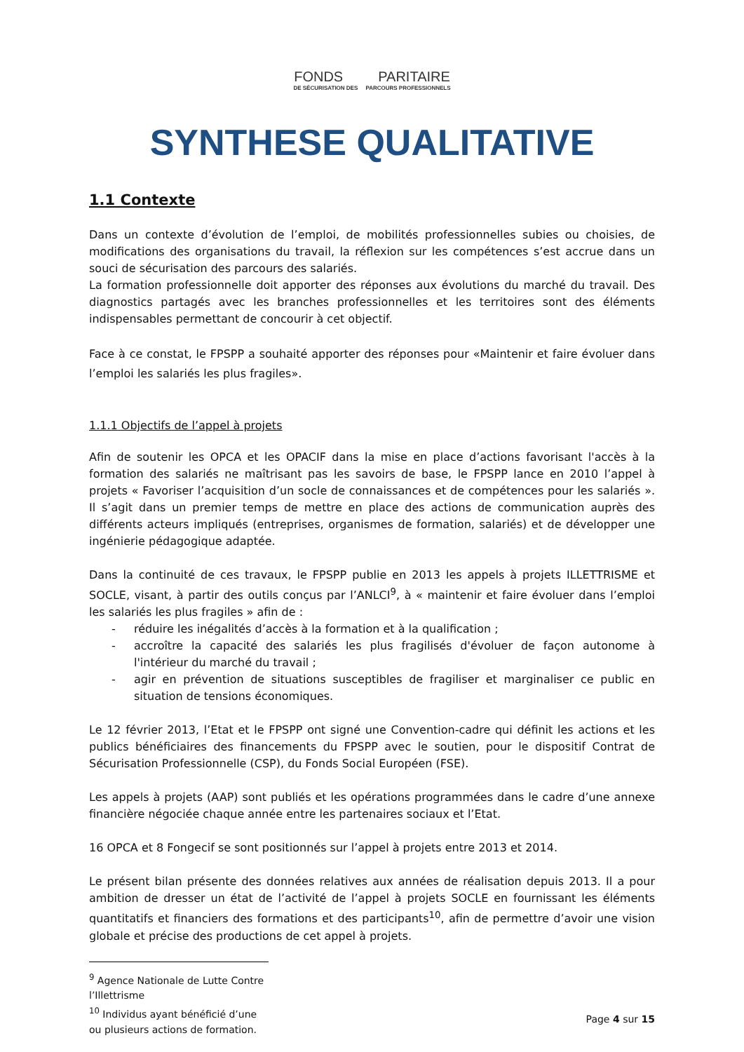FONDS PARITAIRE
DE SÉCURISATION DES PARCOURS PROFESSIONNELS
SYNTHESE QUALITATIVE
1.1 Contexte
Dans un contexte d’évolution de l’emploi, de mobilités professionnelles subies ou choisies, de modifications des organisations du travail, la réflexion sur les compétences s’est accrue dans un souci de sécurisation des parcours des salariés.
La formation professionnelle doit apporter des réponses aux évolutions du marché du travail. Des diagnostics partagés avec les branches professionnelles et les territoires sont des éléments indispensables permettant de concourir à cet objectif.
Face à ce constat, le FPSPP a souhaité apporter des réponses pour «Maintenir et faire évoluer dans l’emploi les salariés les plus fragiles».
1.1.1 Objectifs de l’appel à projets
Afin de soutenir les OPCA et les OPACIF dans la mise en place d’actions favorisant l'accès à la formation des salariés ne maîtrisant pas les savoirs de base, le FPSPP lance en 2010 l’appel à projets « Favoriser l’acquisition d’un socle de connaissances et de compétences pour les salariés ». Il s’agit dans un premier temps de mettre en place des actions de communication auprès des différents acteurs impliqués (entreprises, organismes de formation, salariés) et de développer une ingénierie pédagogique adaptée.
Dans la continuité de ces travaux, le FPSPP publie en 2013 les appels à projets ILLETTRISME et SOCLE, visant, à partir des outils conçus par l’ANLCI<sup>9</sup>, à « maintenir et faire évoluer dans l’emploi les salariés les plus fragiles » afin de :
- réduire les inégalités d’accès à la formation et à la qualification ;
- accroître la capacité des salariés les plus fragilisés d'évoluer de façon autonome à l'intérieur du marché du travail ;
- agir en prévention de situations susceptibles de fragiliser et marginaliser ce public en situation de tensions économiques.
Le 12 février 2013, l’Etat et le FPSPP ont signé une Convention-cadre qui définit les actions et les publics bénéficiaires des financements du FPSPP avec le soutien, pour le dispositif Contrat de Sécurisation Professionnelle (CSP), du Fonds Social Européen (FSE).
Les appels à projets (AAP) sont publiés et les opérations programmées dans le cadre d’une annexe financière négociée chaque année entre les partenaires sociaux et l’Etat.
16 OPCA et 8 Fongecif se sont positionnés sur l’appel à projets entre 2013 et 2014.
Le présent bilan présente des données relatives aux années de réalisation depuis 2013. Il a pour ambition de dresser un état de l’activité de l’appel à projets SOCLE en fournissant les éléments quantitatifs et financiers des formations et des participants<sup>10</sup>, afin de permettre d’avoir une vision globale et précise des productions de cet appel à projets.
<sup>9</sup> Agence Nationale de Lutte Contre l’Illettrisme
<sup>10</sup> Individus ayant bénéficié d’une ou plusieurs actions de formation.
Page 4 sur 15